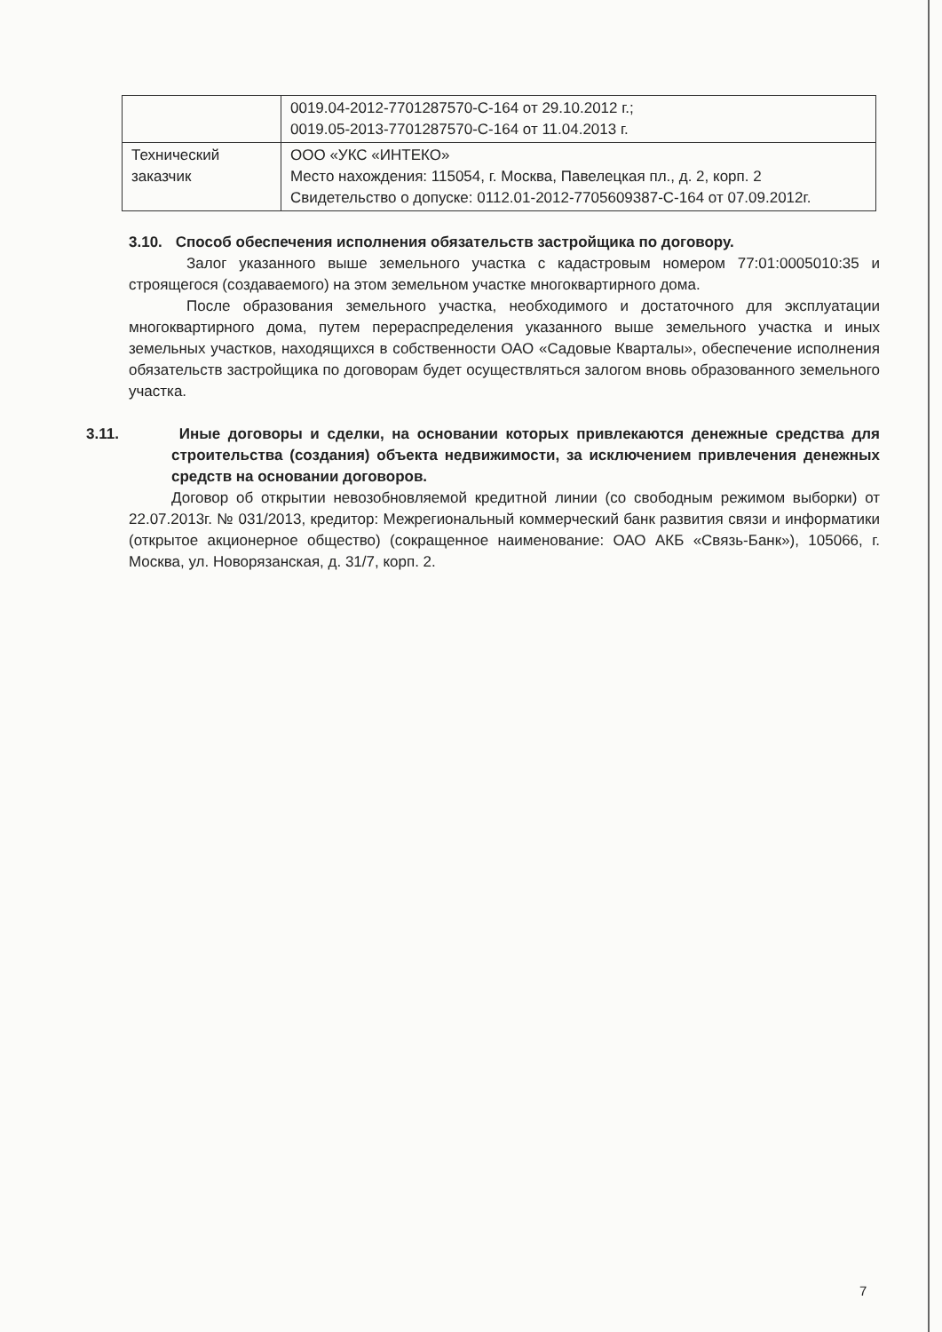| | 0019.04-2012-7701287570-С-164 от 29.10.2012 г.; 0019.05-2013-7701287570-С-164 от 11.04.2013 г. |
| Технический заказчик | ООО «УКС «ИНТЕКО» Место нахождения: 115054, г. Москва, Павелецкая пл., д. 2, корп. 2 Свидетельство о допуске: 0112.01-2012-7705609387-С-164 от 07.09.2012г. |
3.10. Способ обеспечения исполнения обязательств застройщика по договору.
Залог указанного выше земельного участка с кадастровым номером 77:01:0005010:35 и строящегося (создаваемого) на этом земельном участке многоквартирного дома.
После образования земельного участка, необходимого и достаточного для эксплуатации многоквартирного дома, путем перераспределения указанного выше земельного участка и иных земельных участков, находящихся в собственности ОАО «Садовые Кварталы», обеспечение исполнения обязательств застройщика по договорам будет осуществляться залогом вновь образованного земельного участка.
3.11. Иные договоры и сделки, на основании которых привлекаются денежные средства для строительства (создания) объекта недвижимости, за исключением привлечения денежных средств на основании договоров.
Договор об открытии невозобновляемой кредитной линии (со свободным режимом выборки) от 22.07.2013г. № 031/2013, кредитор: Межрегиональный коммерческий банк развития связи и информатики (открытое акционерное общество) (сокращенное наименование: ОАО АКБ «Связь-Банк»), 105066, г. Москва, ул. Новорязанская, д. 31/7, корп. 2.
7